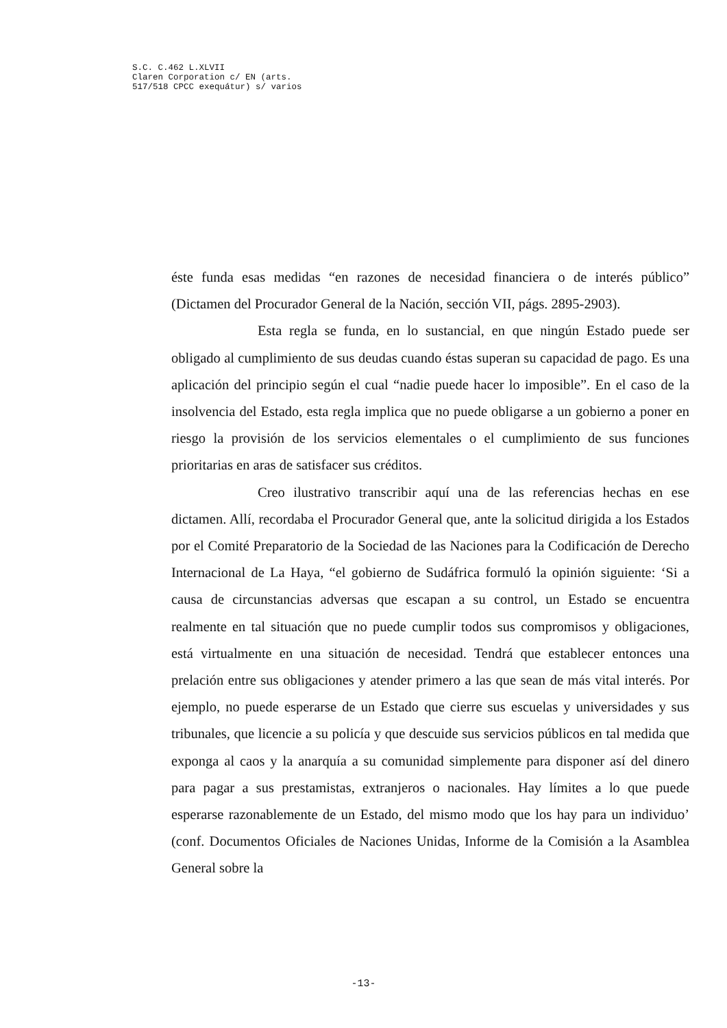S.C. C.462 L.XLVII
Claren Corporation c/ EN (arts.
517/518 CPCC exequátur) s/ varios
éste funda esas medidas “en razones de necesidad financiera o de interés público” (Dictamen del Procurador General de la Nación, sección VII, págs. 2895-2903).
Esta regla se funda, en lo sustancial, en que ningún Estado puede ser obligado al cumplimiento de sus deudas cuando éstas superan su capacidad de pago. Es una aplicación del principio según el cual “nadie puede hacer lo imposible”. En el caso de la insolvencia del Estado, esta regla implica que no puede obligarse a un gobierno a poner en riesgo la provisión de los servicios elementales o el cumplimiento de sus funciones prioritarias en aras de satisfacer sus créditos.
Creo ilustrativo transcribir aquí una de las referencias hechas en ese dictamen. Allí, recordaba el Procurador General que, ante la solicitud dirigida a los Estados por el Comité Preparatorio de la Sociedad de las Naciones para la Codificación de Derecho Internacional de La Haya, “el gobierno de Sudáfrica formuló la opinión siguiente: ‘Si a causa de circunstancias adversas que escapan a su control, un Estado se encuentra realmente en tal situación que no puede cumplir todos sus compromisos y obligaciones, está virtualmente en una situación de necesidad. Tendrá que establecer entonces una prelación entre sus obligaciones y atender primero a las que sean de más vital interés. Por ejemplo, no puede esperarse de un Estado que cierre sus escuelas y universidades y sus tribunales, que licencie a su policía y que descuide sus servicios públicos en tal medida que exponga al caos y la anarquía a su comunidad simplemente para disponer así del dinero para pagar a sus prestamistas, extranjeros o nacionales. Hay límites a lo que puede esperarse razonablemente de un Estado, del mismo modo que los hay para un individuo’ (conf. Documentos Oficiales de Naciones Unidas, Informe de la Comisión a la Asamblea General sobre la
-13-